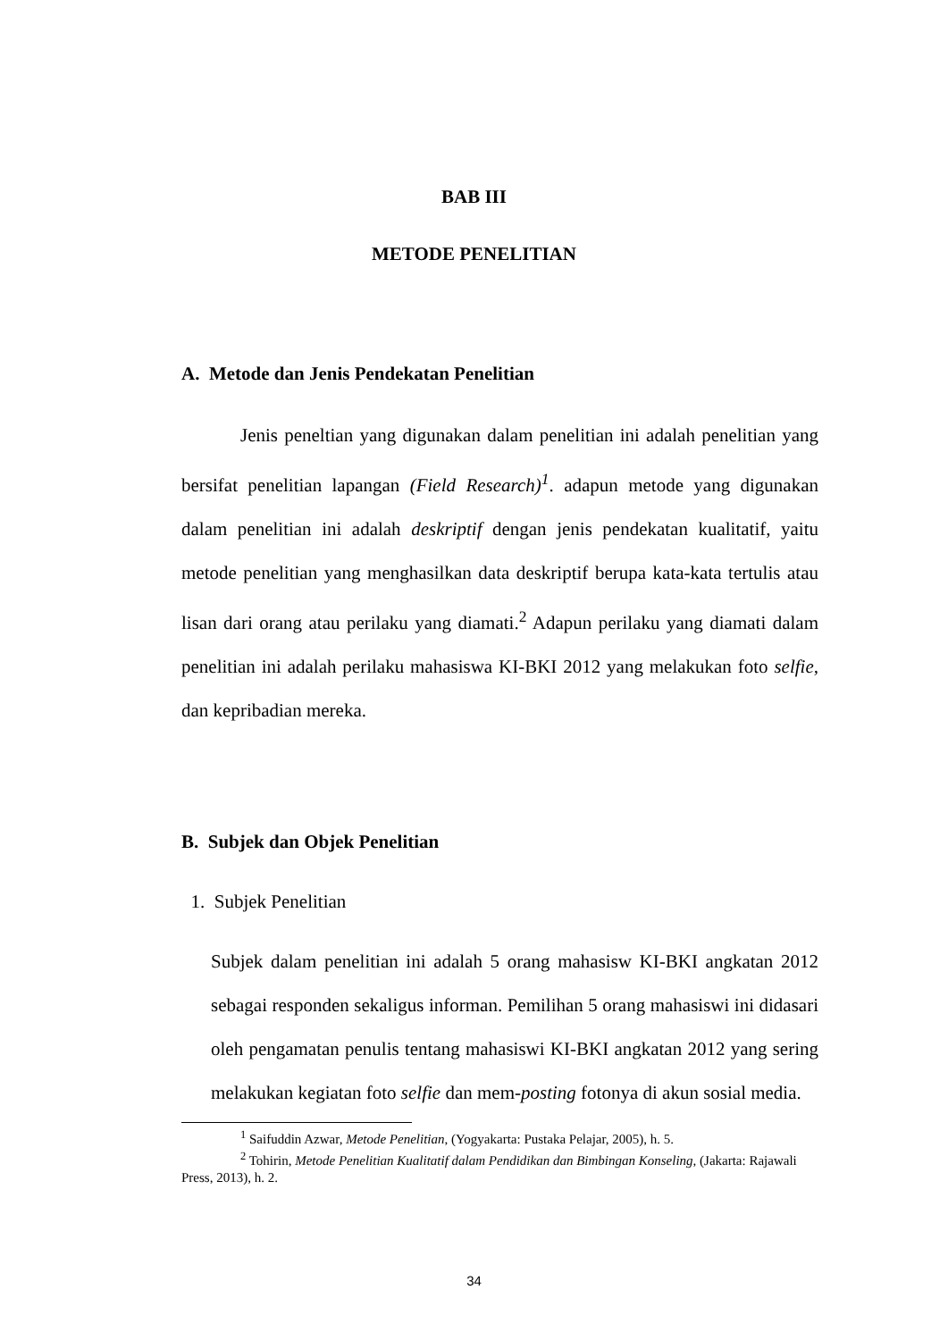BAB III
METODE PENELITIAN
A. Metode dan Jenis Pendekatan Penelitian
Jenis peneltian yang digunakan dalam penelitian ini adalah penelitian yang bersifat penelitian lapangan (Field Research)<sup>1</sup>. adapun metode yang digunakan dalam penelitian ini adalah deskriptif dengan jenis pendekatan kualitatif, yaitu metode penelitian yang menghasilkan data deskriptif berupa kata-kata tertulis atau lisan dari orang atau perilaku yang diamati.<sup>2</sup> Adapun perilaku yang diamati dalam penelitian ini adalah perilaku mahasiswa KI-BKI 2012 yang melakukan foto selfie, dan kepribadian mereka.
B. Subjek dan Objek Penelitian
1. Subjek Penelitian
Subjek dalam penelitian ini adalah 5 orang mahasisw KI-BKI angkatan 2012 sebagai responden sekaligus informan. Pemilihan 5 orang mahasiswi ini didasari oleh pengamatan penulis tentang mahasiswi KI-BKI angkatan 2012 yang sering melakukan kegiatan foto selfie dan mem-posting fotonya di akun sosial media.
<sup>1</sup> Saifuddin Azwar, Metode Penelitian, (Yogyakarta: Pustaka Pelajar, 2005), h. 5.
<sup>2</sup> Tohirin, Metode Penelitian Kualitatif dalam Pendidikan dan Bimbingan Konseling, (Jakarta: Rajawali Press, 2013), h. 2.
34